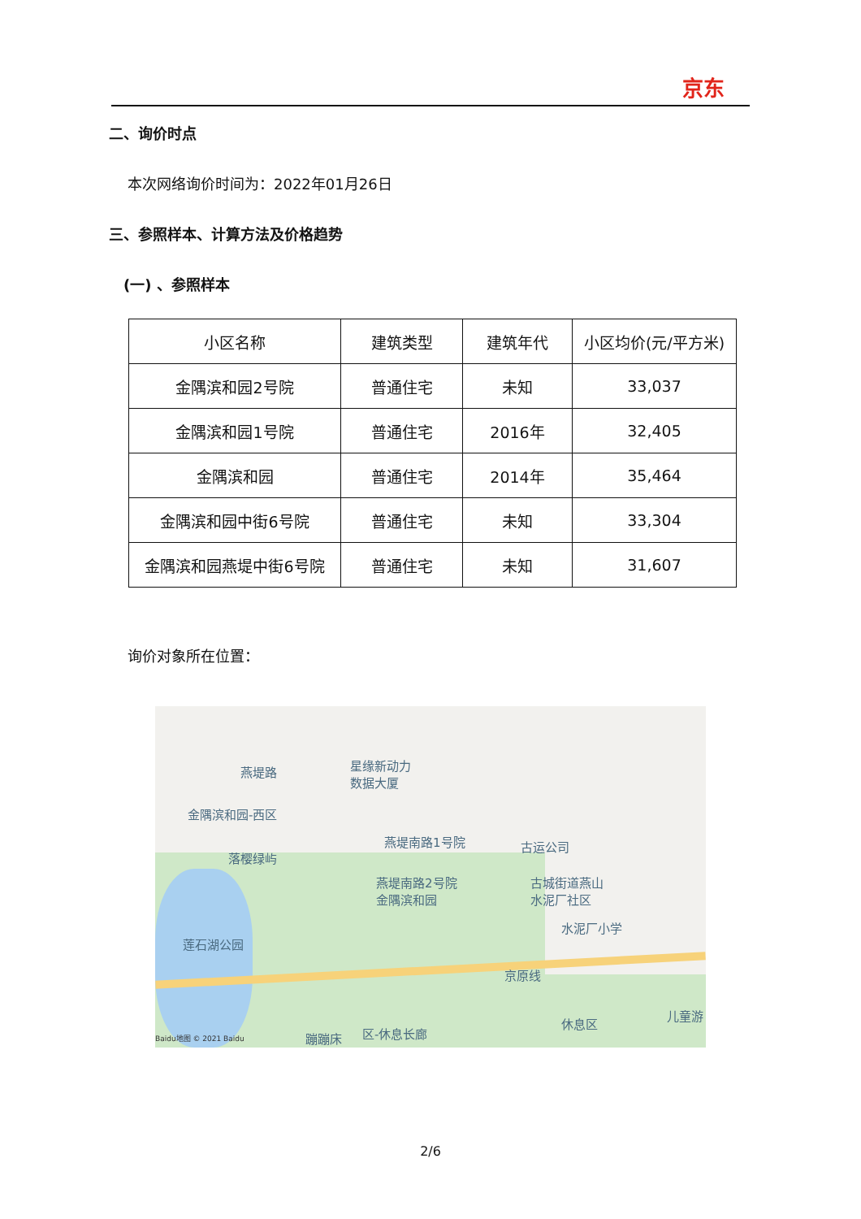京东
二、询价时点
本次网络询价时间为：2022年01月26日
三、参照样本、计算方法及价格趋势
(一) 、参照样本
| 小区名称 | 建筑类型 | 建筑年代 | 小区均价(元/平方米) |
| --- | --- | --- | --- |
| 金隅滨和园2号院 | 普通住宅 | 未知 | 33,037 |
| 金隅滨和园1号院 | 普通住宅 | 2016年 | 32,405 |
| 金隅滨和园 | 普通住宅 | 2014年 | 35,464 |
| 金隅滨和园中街6号院 | 普通住宅 | 未知 | 33,304 |
| 金隅滨和园燕堤中街6号院 | 普通住宅 | 未知 | 31,607 |
询价对象所在位置：
燕堤路 星缘新动力
数据大厦
金隅滨和园-西区
燕堤南路1号院 古运公司
落樱绿屿
燕堤南路2号院
金隅滨和园
古城街道燕山
水泥厂社区
水泥厂小学
莲石湖公园
京原线
休息区
儿童游
蹦蹦床 区-休息长廊 Baidu地图 © 2021 Baidu
2/6